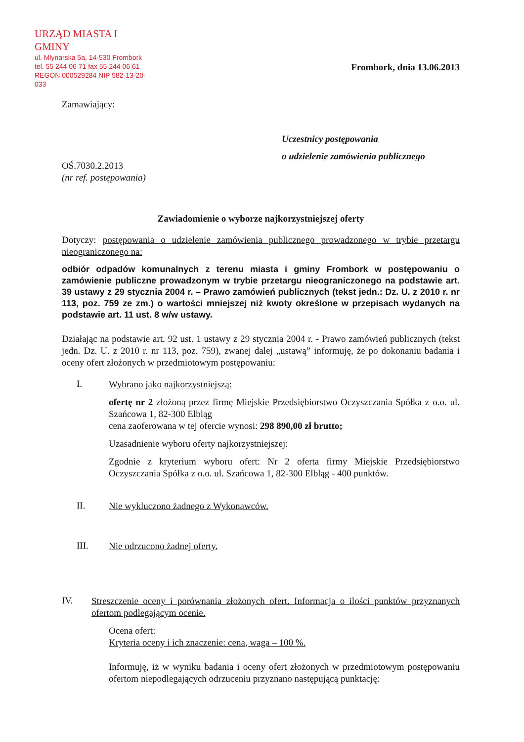URZĄD MIASTA I GMINY
ul. Młynarska 5a, 14-530 Frombork
tel. 55 244 06 71 fax 55 244 06 61
REGON 000529284 NIP 582-13-20-033
Frombork, dnia 13.06.2013
Zamawiający:
Uczestnicy postępowania
o udzielenie zamówienia publicznego
OŚ.7030.2.2013
(nr ref. postępowania)
Zawiadomienie o wyborze najkorzystniejszej oferty
Dotyczy: postępowania o udzielenie zamówienia publicznego prowadzonego w trybie przetargu nieograniczonego na:
odbiór odpadów komunalnych z terenu miasta i gminy Frombork w postępowaniu o zamówienie publiczne prowadzonym w trybie przetargu nieograniczonego na podstawie art. 39 ustawy z 29 stycznia 2004 r. – Prawo zamówień publicznych (tekst jedn.: Dz. U. z 2010 r. nr 113, poz. 759 ze zm.) o wartości mniejszej niż kwoty określone w przepisach wydanych na podstawie art. 11 ust. 8 w/w ustawy.
Działając na podstawie art. 92 ust. 1 ustawy z 29 stycznia 2004 r. - Prawo zamówień publicznych (tekst jedn. Dz. U. z 2010 r. nr 113, poz. 759), zwanej dalej „ustawą” informuję, że po dokonaniu badania i oceny ofert złożonych w przedmiotowym postępowaniu:
I.
Wybrano jako najkorzystniejszą:
ofertę nr 2 złożoną przez firmę Miejskie Przedsiębiorstwo Oczyszczania Spółka z o.o. ul. Szańcowa 1, 82-300 Elbląg
cena zaoferowana w tej ofercie wynosi: 298 890,00 zł brutto;
Uzasadnienie wyboru oferty najkorzystniejszej:
Zgodnie z kryterium wyboru ofert: Nr 2 oferta firmy Miejskie Przedsiębiorstwo Oczyszczania Spółka z o.o. ul. Szańcowa 1, 82-300 Elbląg - 400 punktów.
II.
Nie wykluczono żadnego z Wykonawców.
III.
Nie odrzucono żadnej oferty.
IV.
Streszczenie oceny i porównania złożonych ofert. Informacja o ilości punktów przyznanych ofertom podlegającym ocenie.
Ocena ofert:
Kryteria oceny i ich znaczenie: cena, waga – 100 %.
Informuję, iż w wyniku badania i oceny ofert złożonych w przedmiotowym postępowaniu ofertom niepodlegających odrzuceniu przyznano następującą punktację: